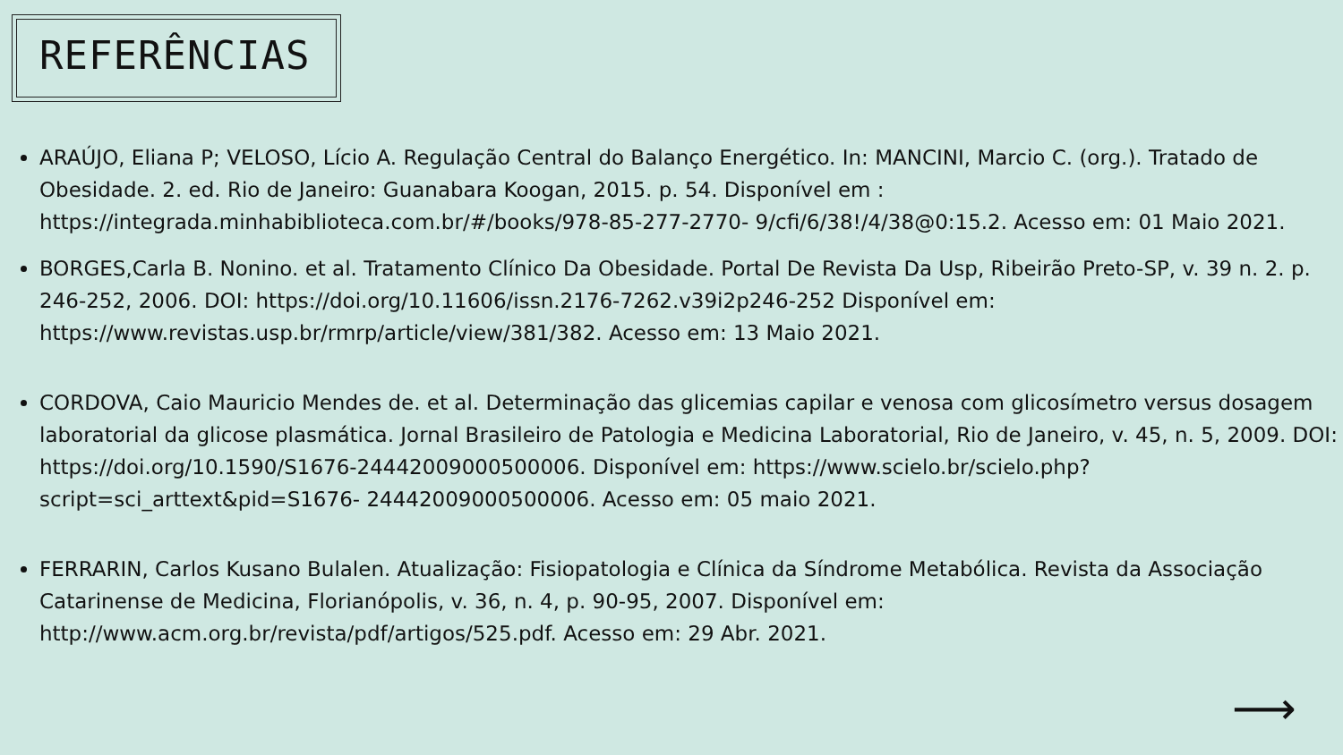REFERÊNCIAS
ARAÚJO, Eliana P; VELOSO, Lício A. Regulação Central do Balanço Energético. In: MANCINI, Marcio C. (org.). Tratado de Obesidade. 2. ed. Rio de Janeiro: Guanabara Koogan, 2015. p. 54. Disponível em : https://integrada.minhabiblioteca.com.br/#/books/978-85-277-2770- 9/cfi/6/38!/4/38@0:15.2. Acesso em: 01 Maio 2021.
BORGES,Carla B. Nonino. et al. Tratamento Clínico Da Obesidade. Portal De Revista Da Usp, Ribeirão Preto-SP, v. 39 n. 2. p. 246-252, 2006. DOI: https://doi.org/10.11606/issn.2176-7262.v39i2p246-252 Disponível em: https://www.revistas.usp.br/rmrp/article/view/381/382. Acesso em: 13 Maio 2021.
CORDOVA, Caio Mauricio Mendes de. et al. Determinação das glicemias capilar e venosa com glicosímetro versus dosagem laboratorial da glicose plasmática. Jornal Brasileiro de Patologia e Medicina Laboratorial, Rio de Janeiro, v. 45, n. 5, 2009. DOI: https://doi.org/10.1590/S1676-24442009000500006. Disponível em: https://www.scielo.br/scielo.php?script=sci_arttext&pid=S1676- 24442009000500006. Acesso em: 05 maio 2021.
FERRARIN, Carlos Kusano Bulalen. Atualização: Fisiopatologia e Clínica da Síndrome Metabólica. Revista da Associação Catarinense de Medicina, Florianópolis, v. 36, n. 4, p. 90-95, 2007. Disponível em: http://www.acm.org.br/revista/pdf/artigos/525.pdf. Acesso em: 29 Abr. 2021.
⟶